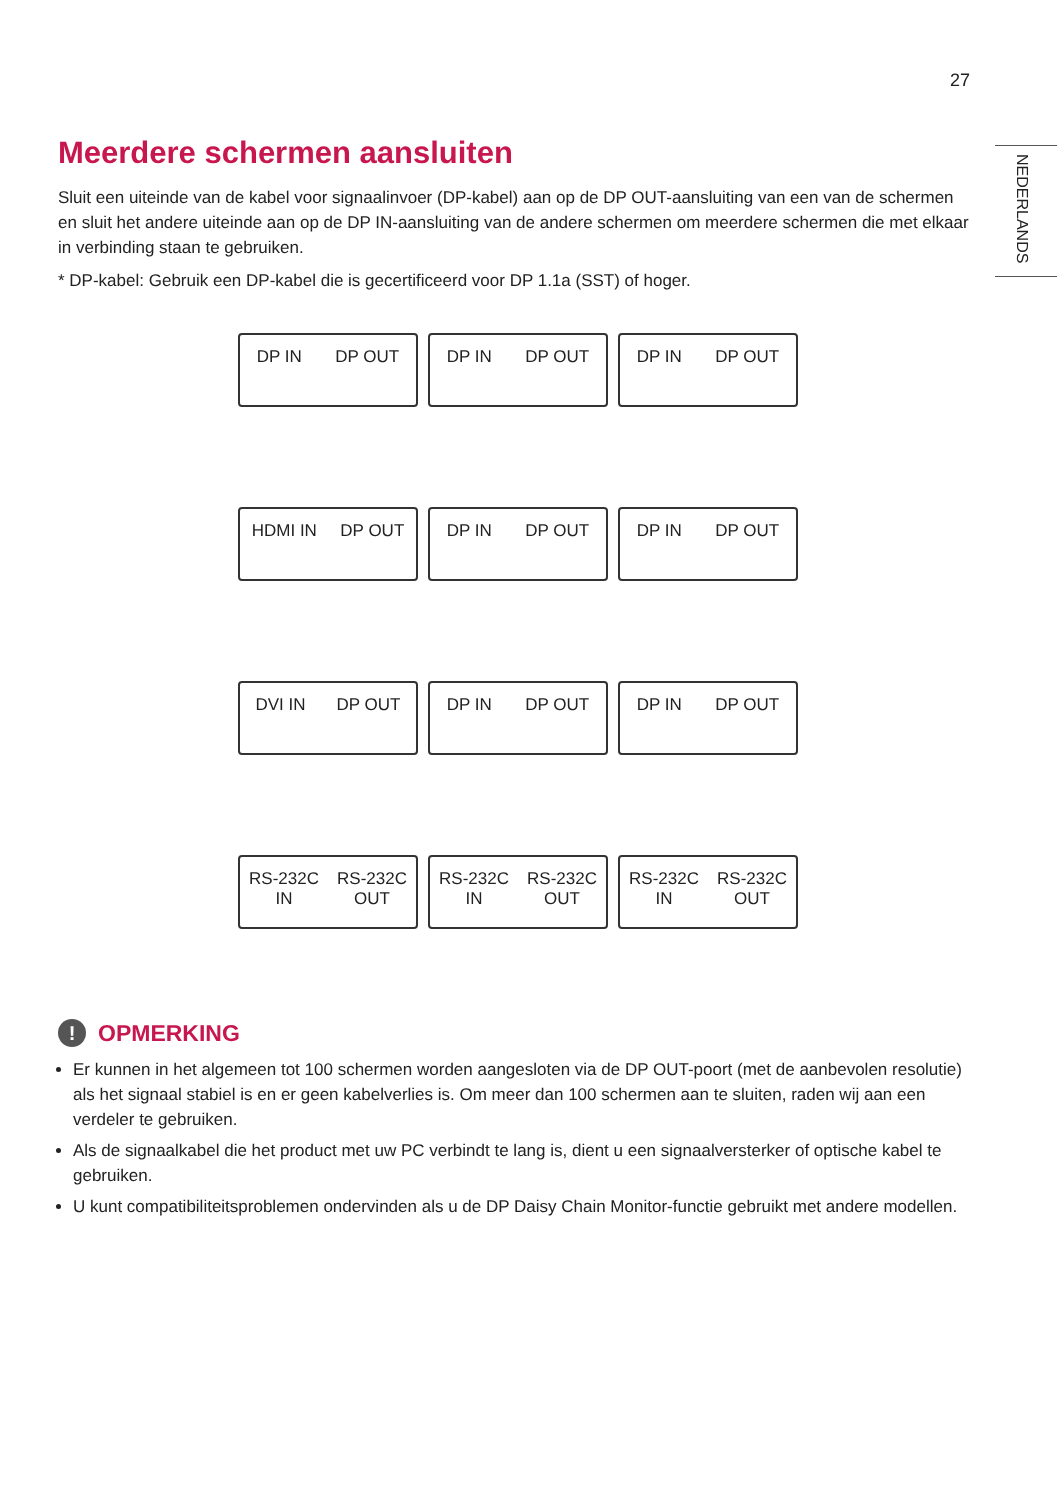27
NEDERLANDS
Meerdere schermen aansluiten
Sluit een uiteinde van de kabel voor signaalinvoer (DP-kabel) aan op de DP OUT-aansluiting van een van de schermen en sluit het andere uiteinde aan op de DP IN-aansluiting van de andere schermen om meerdere schermen die met elkaar in verbinding staan te gebruiken.
* DP-kabel: Gebruik een DP-kabel die is gecertificeerd voor DP 1.1a (SST) of hoger.
DP IN DP OUT DP IN DP OUT DP IN DP OUT
HDMI IN DP OUT DP IN DP OUT DP IN DP OUT
DVI IN DP OUT DP IN DP OUT DP IN DP OUT
RS-232C
IN RS-232C
OUT
RS-232C
IN RS-232C
OUT
RS-232C
IN RS-232C
OUT
! OPMERKING
Er kunnen in het algemeen tot 100 schermen worden aangesloten via de DP OUT-poort (met de aanbevolen resolutie) als het signaal stabiel is en er geen kabelverlies is. Om meer dan 100 schermen aan te sluiten, raden wij aan een verdeler te gebruiken.
Als de signaalkabel die het product met uw PC verbindt te lang is, dient u een signaalversterker of optische kabel te gebruiken.
U kunt compatibiliteitsproblemen ondervinden als u de DP Daisy Chain Monitor-functie gebruikt met andere modellen.